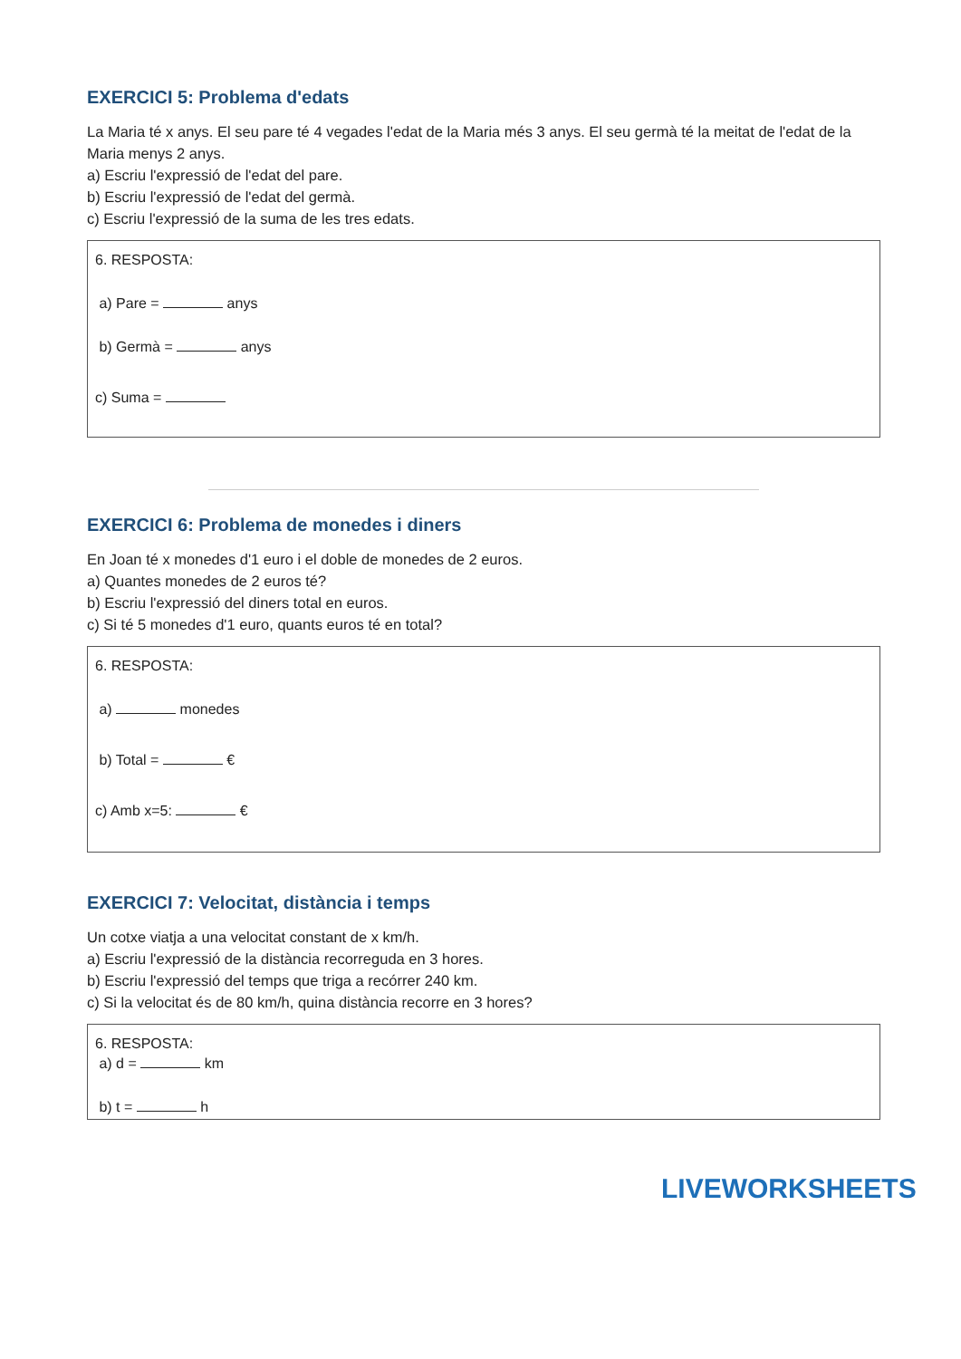EXERCICI 5: Problema d'edats
La Maria té x anys. El seu pare té 4 vegades l'edat de la Maria més 3 anys. El seu germà té la meitat de l'edat de la Maria menys 2 anys.
a) Escriu l'expressió de l'edat del pare.
b) Escriu l'expressió de l'edat del germà.
c) Escriu l'expressió de la suma de les tres edats.
6. RESPOSTA:
a) Pare = anys
b) Germà = anys
c) Suma =
EXERCICI 6: Problema de monedes i diners
En Joan té x monedes d'1 euro i el doble de monedes de 2 euros.
a) Quantes monedes de 2 euros té?
b) Escriu l'expressió del diners total en euros.
c) Si té 5 monedes d'1 euro, quants euros té en total?
6. RESPOSTA:
a) monedes
b) Total = €
c) Amb x=5: €
EXERCICI 7: Velocitat, distància i temps
Un cotxe viatja a una velocitat constant de x km/h.
a) Escriu l'expressió de la distància recorreguda en 3 hores.
b) Escriu l'expressió del temps que triga a recórrer 240 km.
c) Si la velocitat és de 80 km/h, quina distància recorre en 3 hores?
6. RESPOSTA:
a) d = km
b) t = h
LIVEWORKSHEETS